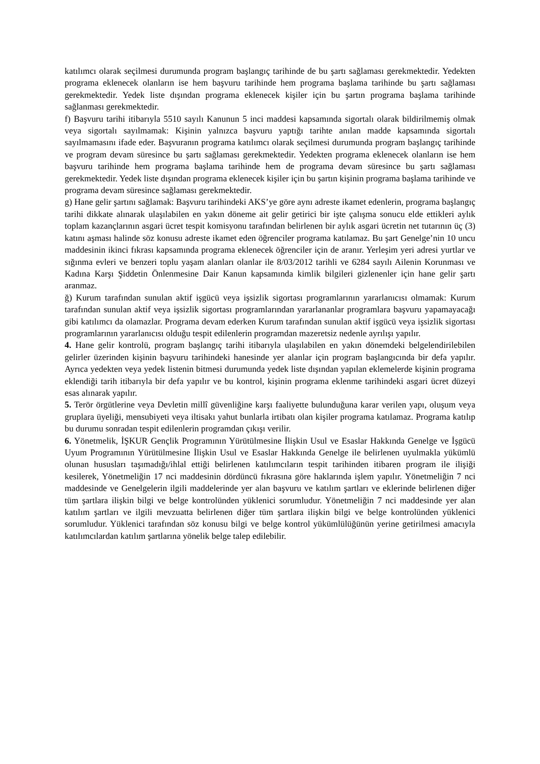katılımcı olarak seçilmesi durumunda program başlangıç tarihinde de bu şartı sağlaması gerekmektedir. Yedekten programa eklenecek olanların ise hem başvuru tarihinde hem programa başlama tarihinde bu şartı sağlaması gerekmektedir. Yedek liste dışından programa eklenecek kişiler için bu şartın programa başlama tarihinde sağlanması gerekmektedir.
f) Başvuru tarihi itibarıyla 5510 sayılı Kanunun 5 inci maddesi kapsamında sigortalı olarak bildirilmemiş olmak veya sigortalı sayılmamak: Kişinin yalnızca başvuru yaptığı tarihte anılan madde kapsamında sigortalı sayılmamasını ifade eder. Başvuranın programa katılımcı olarak seçilmesi durumunda program başlangıç tarihinde ve program devam süresince bu şartı sağlaması gerekmektedir. Yedekten programa eklenecek olanların ise hem başvuru tarihinde hem programa başlama tarihinde hem de programa devam süresince bu şartı sağlaması gerekmektedir. Yedek liste dışından programa eklenecek kişiler için bu şartın kişinin programa başlama tarihinde ve programa devam süresince sağlaması gerekmektedir.
g) Hane gelir şartını sağlamak: Başvuru tarihindeki AKS’ye göre aynı adreste ikamet edenlerin, programa başlangıç tarihi dikkate alınarak ulaşılabilen en yakın döneme ait gelir getirici bir işte çalışma sonucu elde ettikleri aylık toplam kazançlarının asgari ücret tespit komisyonu tarafından belirlenen bir aylık asgari ücretin net tutarının üç (3) katını aşması halinde söz konusu adreste ikamet eden öğrenciler programa katılamaz. Bu şart Genelge’nin 10 uncu maddesinin ikinci fıkrası kapsamında programa eklenecek öğrenciler için de aranır. Yerleşim yeri adresi yurtlar ve sığınma evleri ve benzeri toplu yaşam alanları olanlar ile 8/03/2012 tarihli ve 6284 sayılı Ailenin Korunması ve Kadına Karşı Şiddetin Önlenmesine Dair Kanun kapsamında kimlik bilgileri gizlenenler için hane gelir şartı aranmaz.
ğ) Kurum tarafından sunulan aktif işgücü veya işsizlik sigortası programlarının yararlanıcısı olmamak: Kurum tarafından sunulan aktif veya işsizlik sigortası programlarından yararlananlar programlara başvuru yapamayacağı gibi katılımcı da olamazlar. Programa devam ederken Kurum tarafından sunulan aktif işgücü veya işsizlik sigortası programlarının yararlanıcısı olduğu tespit edilenlerin programdan mazeretsiz nedenle ayrılışı yapılır.
4. Hane gelir kontrolü, program başlangıç tarihi itibarıyla ulaşılabilen en yakın dönemdeki belgelendirilebilen gelirler üzerinden kişinin başvuru tarihindeki hanesinde yer alanlar için program başlangıcında bir defa yapılır. Ayrıca yedekten veya yedek listenin bitmesi durumunda yedek liste dışından yapılan eklemelerde kişinin programa eklendiği tarih itibarıyla bir defa yapılır ve bu kontrol, kişinin programa eklenme tarihindeki asgari ücret düzeyi esas alınarak yapılır.
5. Terör örgütlerine veya Devletin millî güvenliğine karşı faaliyette bulunduğuna karar verilen yapı, oluşum veya gruplara üyeliği, mensubiyeti veya iltisakı yahut bunlarla irtibatı olan kişiler programa katılamaz. Programa katılıp bu durumu sonradan tespit edilenlerin programdan çıkışı verilir.
6. Yönetmelik, İŞKUR Gençlik Programının Yürütülmesine İlişkin Usul ve Esaslar Hakkında Genelge ve İşgücü Uyum Programının Yürütülmesine İlişkin Usul ve Esaslar Hakkında Genelge ile belirlenen uyulmakla yükümlü olunan hususları taşımadığı/ihlal ettiği belirlenen katılımcıların tespit tarihinden itibaren program ile ilişiği kesilerek, Yönetmeliğin 17 nci maddesinin dördüncü fıkrasına göre haklarında işlem yapılır. Yönetmeliğin 7 nci maddesinde ve Genelgelerin ilgili maddelerinde yer alan başvuru ve katılım şartları ve eklerinde belirlenen diğer tüm şartlara ilişkin bilgi ve belge kontrolünden yüklenici sorumludur. Yönetmeliğin 7 nci maddesinde yer alan katılım şartları ve ilgili mevzuatta belirlenen diğer tüm şartlara ilişkin bilgi ve belge kontrolünden yüklenici sorumludur. Yüklenici tarafından söz konusu bilgi ve belge kontrol yükümlülüğünün yerine getirilmesi amacıyla katılımcılardan katılım şartlarına yönelik belge talep edilebilir.